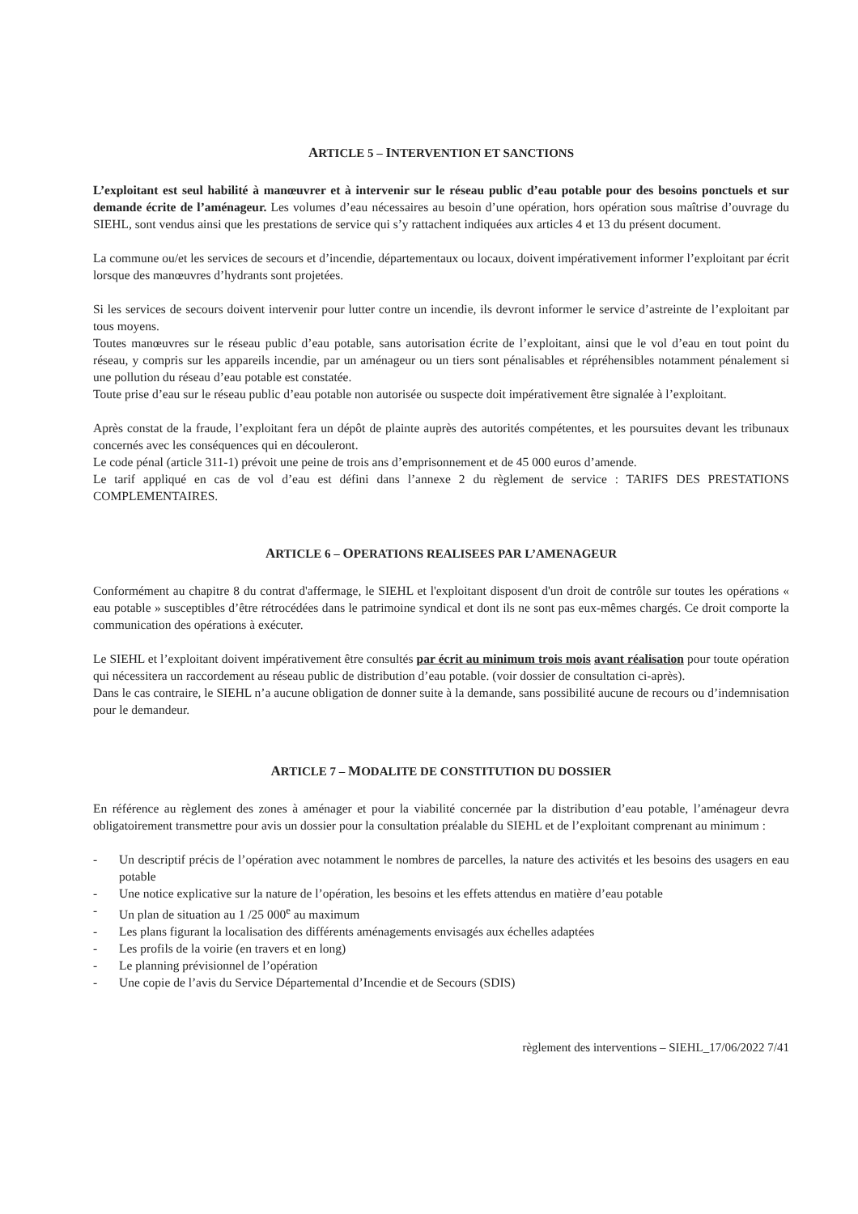ARTICLE 5 – INTERVENTION ET SANCTIONS
L’exploitant est seul habilité à manœuvrer et à intervenir sur le réseau public d’eau potable pour des besoins ponctuels et sur demande écrite de l’aménageur. Les volumes d’eau nécessaires au besoin d’une opération, hors opération sous maîtrise d’ouvrage du SIEHL, sont vendus ainsi que les prestations de service qui s’y rattachent indiquées aux articles 4 et 13 du présent document.
La commune ou/et les services de secours et d’incendie, départementaux ou locaux, doivent impérativement informer l’exploitant par écrit lorsque des manœuvres d’hydrants sont projetées.
Si les services de secours doivent intervenir pour lutter contre un incendie, ils devront informer le service d’astreinte de l’exploitant par tous moyens.
Toutes manœuvres sur le réseau public d’eau potable, sans autorisation écrite de l’exploitant, ainsi que le vol d’eau en tout point du réseau, y compris sur les appareils incendie, par un aménageur ou un tiers sont pénalisables et répréhensibles notamment pénalement si une pollution du réseau d’eau potable est constatée.
Toute prise d’eau sur le réseau public d’eau potable non autorisée ou suspecte doit impérativement être signalée à l’exploitant.
Après constat de la fraude, l’exploitant fera un dépôt de plainte auprès des autorités compétentes, et les poursuites devant les tribunaux concernés avec les conséquences qui en découleront.
Le code pénal (article 311-1) prévoit une peine de trois ans d’emprisonnement et de 45 000 euros d’amende.
Le tarif appliqué en cas de vol d’eau est défini dans l’annexe 2 du règlement de service : TARIFS DES PRESTATIONS COMPLEMENTAIRES.
ARTICLE 6 – OPERATIONS REALISEES PAR L’AMENAGEUR
Conformément au chapitre 8 du contrat d'affermage, le SIEHL et l'exploitant disposent d'un droit de contrôle sur toutes les opérations « eau potable » susceptibles d’être rétrocédées dans le patrimoine syndical et dont ils ne sont pas eux-mêmes chargés. Ce droit comporte la communication des opérations à exécuter.
Le SIEHL et l’exploitant doivent impérativement être consultés par écrit au minimum trois mois avant réalisation pour toute opération qui nécessitera un raccordement au réseau public de distribution d’eau potable. (voir dossier de consultation ci-après).
Dans le cas contraire, le SIEHL n’a aucune obligation de donner suite à la demande, sans possibilité aucune de recours ou d’indemnisation pour le demandeur.
ARTICLE 7 – MODALITE DE CONSTITUTION DU DOSSIER
En référence au règlement des zones à aménager et pour la viabilité concernée par la distribution d’eau potable, l’aménageur devra obligatoirement transmettre pour avis un dossier pour la consultation préalable du SIEHL et de l’exploitant comprenant au minimum :
- Un descriptif précis de l’opération avec notamment le nombres de parcelles, la nature des activités et les besoins des usagers en eau potable
- Une notice explicative sur la nature de l’opération, les besoins et les effets attendus en matière d’eau potable
- Un plan de situation au 1 /25 000<sup>e</sup> au maximum
- Les plans figurant la localisation des différents aménagements envisagés aux échelles adaptées
- Les profils de la voirie (en travers et en long)
- Le planning prévisionnel de l’opération
- Une copie de l’avis du Service Départemental d’Incendie et de Secours (SDIS)
règlement des interventions – SIEHL_17/06/2022 7/41